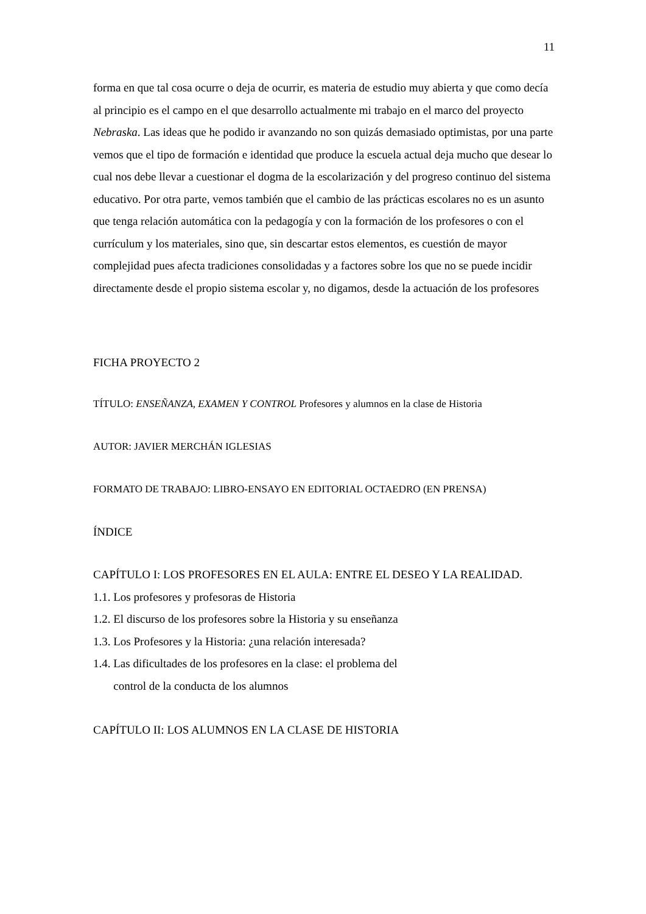11
forma en que tal cosa ocurre o deja de ocurrir, es materia de estudio muy abierta y que como decía al principio es el campo en el que desarrollo actualmente mi trabajo en el marco del proyecto Nebraska. Las ideas que he podido ir avanzando no son quizás demasiado optimistas, por una parte vemos que el tipo de formación e identidad que produce la escuela actual deja mucho que desear lo cual nos debe llevar a cuestionar el dogma de la escolarización y del progreso continuo del sistema educativo. Por otra parte, vemos también que el cambio de las prácticas escolares no es un asunto que tenga relación automática con la pedagogía y con la formación de los profesores o con el currículum y los materiales, sino que, sin descartar estos elementos, es cuestión de mayor complejidad pues afecta tradiciones consolidadas y a factores sobre los que no se puede incidir directamente desde el propio sistema escolar y, no digamos, desde la actuación de los profesores
FICHA PROYECTO 2
TÍTULO: ENSEÑANZA, EXAMEN Y CONTROL Profesores y alumnos en la clase de Historia
AUTOR: JAVIER MERCHÁN IGLESIAS
FORMATO DE TRABAJO: LIBRO-ENSAYO EN EDITORIAL OCTAEDRO (EN PRENSA)
ÍNDICE
CAPÍTULO I: LOS PROFESORES EN EL AULA: ENTRE EL DESEO Y LA REALIDAD.
1.1. Los profesores y profesoras de Historia
1.2. El discurso de los profesores sobre la Historia y su enseñanza
1.3. Los Profesores y la Historia: ¿una relación interesada?
1.4. Las dificultades de los profesores en la clase: el problema del
control de la conducta de los alumnos
CAPÍTULO II: LOS ALUMNOS EN LA CLASE DE HISTORIA